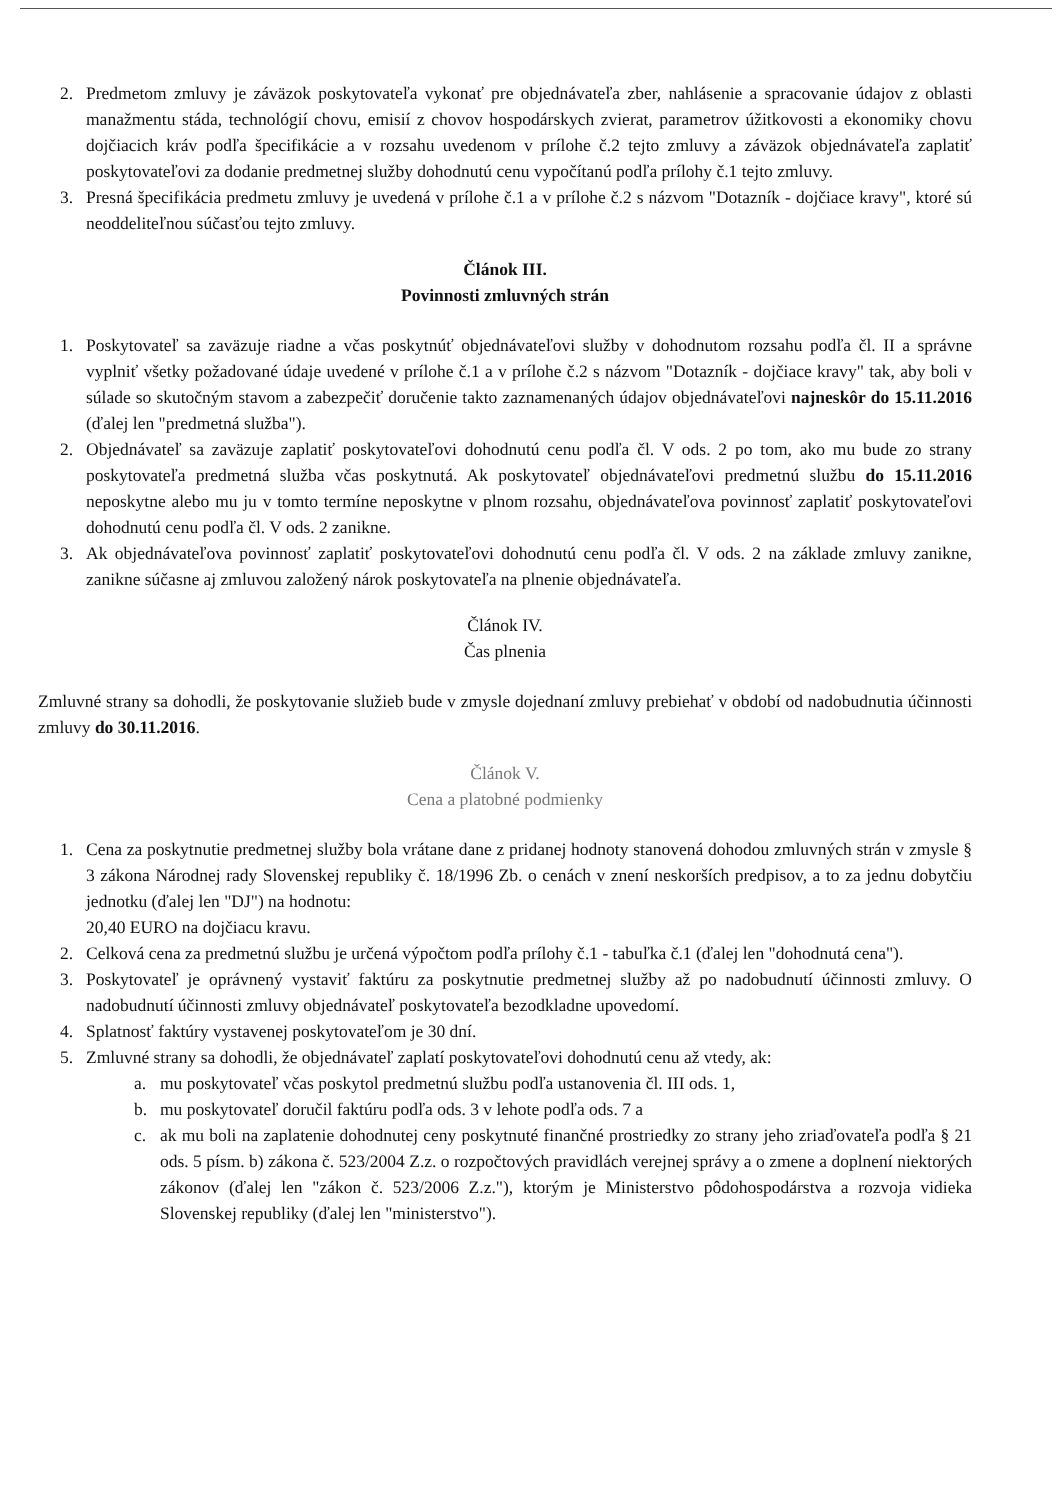2. Predmetom zmluvy je záväzok poskytovateľa vykonať pre objednávateľa zber, nahlásenie a spracovanie údajov z oblasti manažmentu stáda, technológií chovu, emisií z chovov hospodárskych zvierat, parametrov úžitkovosti a ekonomiky chovu dojčiacich kráv podľa špecifikácie a v rozsahu uvedenom v prílohe č.2 tejto zmluvy a záväzok objednávateľa zaplatiť poskytovateľovi za dodanie predmetnej služby dohodnutú cenu vypočítanú podľa prílohy č.1 tejto zmluvy.
3. Presná špecifikácia predmetu zmluvy je uvedená v prílohe č.1 a v prílohe č.2 s názvom "Dotazník - dojčiace kravy", ktoré sú neoddeliteľnou súčasťou tejto zmluvy.
Článok III.
Povinnosti zmluvných strán
1. Poskytovateľ sa zaväzuje riadne a včas poskytnúť objednávateľovi služby v dohodnutom rozsahu podľa čl. II a správne vyplniť všetky požadované údaje uvedené v prílohe č.1 a v prílohe č.2 s názvom "Dotazník - dojčiace kravy" tak, aby boli v súlade so skutočným stavom a zabezpečiť doručenie takto zaznamenaných údajov objednávateľovi najneskôr do 15.11.2016 (ďalej len "predmetná služba").
2. Objednávateľ sa zaväzuje zaplatiť poskytovateľovi dohodnutú cenu podľa čl. V ods. 2 po tom, ako mu bude zo strany poskytovateľa predmetná služba včas poskytnutá. Ak poskytovateľ objednávateľovi predmetnú službu do 15.11.2016 neposkytne alebo mu ju v tomto termíne neposkytne v plnom rozsahu, objednávateľova povinnosť zaplatiť poskytovateľovi dohodnutú cenu podľa čl. V ods. 2 zanikne.
3. Ak objednávateľova povinnosť zaplatiť poskytovateľovi dohodnutú cenu podľa čl. V ods. 2 na základe zmluvy zanikne, zanikne súčasne aj zmluvou založený nárok poskytovateľa na plnenie objednávateľa.
Článok IV.
Čas plnenia
Zmluvné strany sa dohodli, že poskytovanie služieb bude v zmysle dojednaní zmluvy prebiehať v období od nadobudnutia účinnosti zmluvy do 30.11.2016.
Článok V.
Cena a platobné podmienky
1. Cena za poskytnutie predmetnej služby bola vrátane dane z pridanej hodnoty stanovená dohodou zmluvných strán v zmysle § 3 zákona Národnej rady Slovenskej republiky č. 18/1996 Zb. o cenách v znení neskorších predpisov, a to za jednu dobytčiu jednotku (ďalej len "DJ") na hodnotu:
20,40 EURO na dojčiacu kravu.
2. Celková cena za predmetnú službu je určená výpočtom podľa prílohy č.1 - tabuľka č.1 (ďalej len "dohodnutá cena").
3. Poskytovateľ je oprávnený vystaviť faktúru za poskytnutie predmetnej služby až po nadobudnutí účinnosti zmluvy. O nadobudnutí účinnosti zmluvy objednávateľ poskytovateľa bezodkladne upovedomí.
4. Splatnosť faktúry vystavenej poskytovateľom je 30 dní.
5. Zmluvné strany sa dohodli, že objednávateľ zaplatí poskytovateľovi dohodnutú cenu až vtedy, ak:
a. mu poskytovateľ včas poskytol predmetnú službu podľa ustanovenia čl. III ods. 1,
b. mu poskytovateľ doručil faktúru podľa ods. 3 v lehote podľa ods. 7 a
c. ak mu boli na zaplatenie dohodnutej ceny poskytnuté finančné prostriedky zo strany jeho zriaďovateľa podľa § 21 ods. 5 písm. b) zákona č. 523/2004 Z.z. o rozpočtových pravidlách verejnej správy a o zmene a doplnení niektorých zákonov (ďalej len "zákon č. 523/2006 Z.z."), ktorým je Ministerstvo pôdohospodárstva a rozvoja vidieka Slovenskej republiky (ďalej len "ministerstvo").